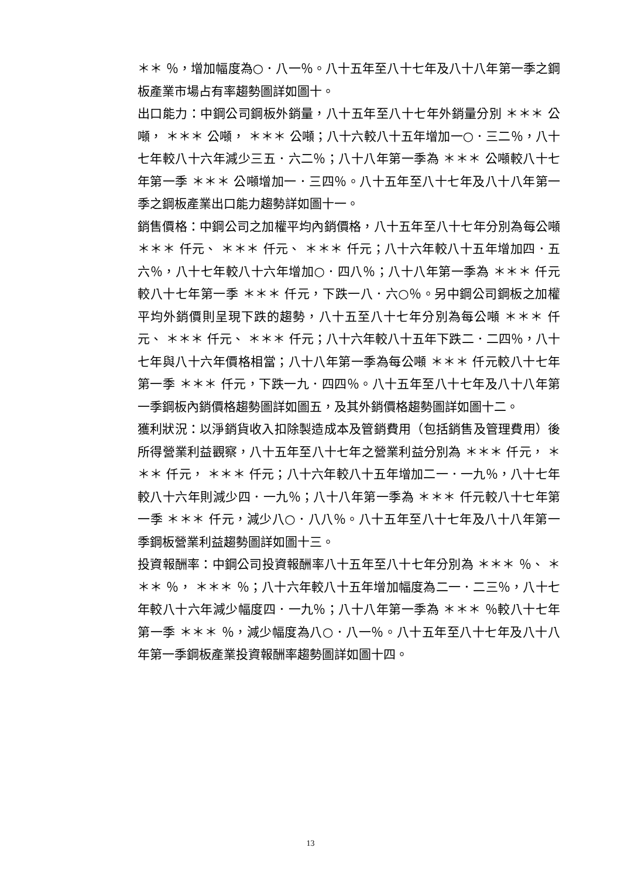＊＊ ％，增加幅度為○．八一％。八十五年至八十七年及八十八年第一季之鋼板產業市場占有率趨勢圖詳如圖十。
出口能力：中鋼公司鋼板外銷量，八十五年至八十七年外銷量分別 ＊＊＊ 公噸， ＊＊＊ 公噸， ＊＊＊ 公噸；八十六較八十五年增加一○．三二％，八十七年較八十六年減少三五．六二％；八十八年第一季為 ＊＊＊ 公噸較八十七年第一季 ＊＊＊ 公噸增加一．三四％。八十五年至八十七年及八十八年第一季之鋼板產業出口能力趨勢詳如圖十一。
銷售價格：中鋼公司之加權平均內銷價格，八十五年至八十七年分別為每公噸 ＊＊＊ 仟元、 ＊＊＊ 仟元、 ＊＊＊ 仟元；八十六年較八十五年增加四．五六％，八十七年較八十六年增加○．四八％；八十八年第一季為 ＊＊＊ 仟元較八十七年第一季 ＊＊＊ 仟元，下跌一八．六○％。另中鋼公司鋼板之加權平均外銷價則呈現下跌的趨勢，八十五至八十七年分別為每公噸 ＊＊＊ 仟元、 ＊＊＊ 仟元、 ＊＊＊ 仟元；八十六年較八十五年下跌二．二四％，八十七年與八十六年價格相當；八十八年第一季為每公噸 ＊＊＊ 仟元較八十七年第一季 ＊＊＊ 仟元，下跌一九．四四％。八十五年至八十七年及八十八年第一季鋼板內銷價格趨勢圖詳如圖五，及其外銷價格趨勢圖詳如圖十二。
獲利狀況：以淨銷貨收入扣除製造成本及管銷費用（包括銷售及管理費用）後所得營業利益觀察，八十五年至八十七年之營業利益分別為 ＊＊＊ 仟元， ＊＊＊ 仟元， ＊＊＊ 仟元；八十六年較八十五年增加二一．一九％，八十七年較八十六年則減少四．一九％；八十八年第一季為 ＊＊＊ 仟元較八十七年第一季 ＊＊＊ 仟元，減少八○．八八％。八十五年至八十七年及八十八年第一季鋼板營業利益趨勢圖詳如圖十三。
投資報酬率：中鋼公司投資報酬率八十五年至八十七年分別為 ＊＊＊ ％、 ＊＊＊ ％， ＊＊＊ ％；八十六年較八十五年增加幅度為二一．二三％，八十七年較八十六年減少幅度四．一九％；八十八年第一季為 ＊＊＊ ％較八十七年第一季 ＊＊＊ ％，減少幅度為八○．八一％。八十五年至八十七年及八十八年第一季鋼板產業投資報酬率趨勢圖詳如圖十四。
13